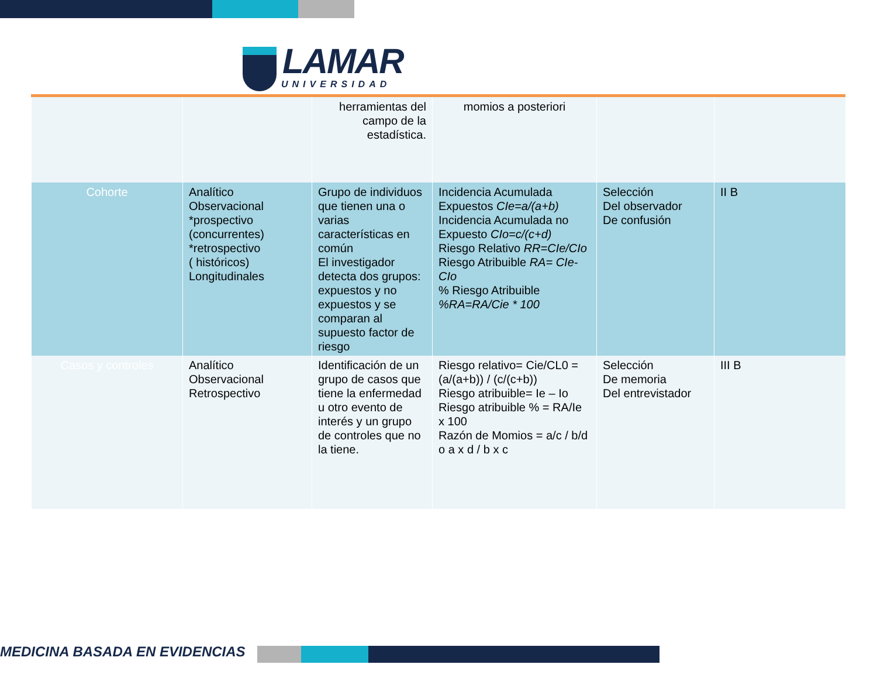LAMAR
UNIVERSIDAD
| | | herramientas del campo de la estadística. | momios a posteriori | | |
| Cohorte | Analítico Observacional *prospectivo (concurrentes) *retrospectivo ( históricos) Longitudinales | Grupo de individuos que tienen una o varias características en común El investigador detecta dos grupos: expuestos y no expuestos y se comparan al supuesto factor de riesgo | Incidencia Acumulada Expuestos CIe=a/(a+b) Incidencia Acumulada no Expuesto CIo=c/(c+d) Riesgo Relativo RR=CIe/CIo Riesgo Atribuible RA= CIe-CIo % Riesgo Atribuible %RA=RA/Cie * 100 | Selección Del observador De confusión | II B |
| Casos y controles | Analítico Observacional Retrospectivo | Identificación de un grupo de casos que tiene la enfermedad u otro evento de interés y un grupo de controles que no la tiene. | Riesgo relativo= Cie/CL0 = (a/(a+b)) / (c/(c+b)) Riesgo atribuible= Ie – Io Riesgo atribuible % = RA/Ie x 100 Razón de Momios = a/c / b/d o a x d / b x c | Selección De memoria Del entrevistador | III B |
MEDICINA BASADA EN EVIDENCIAS